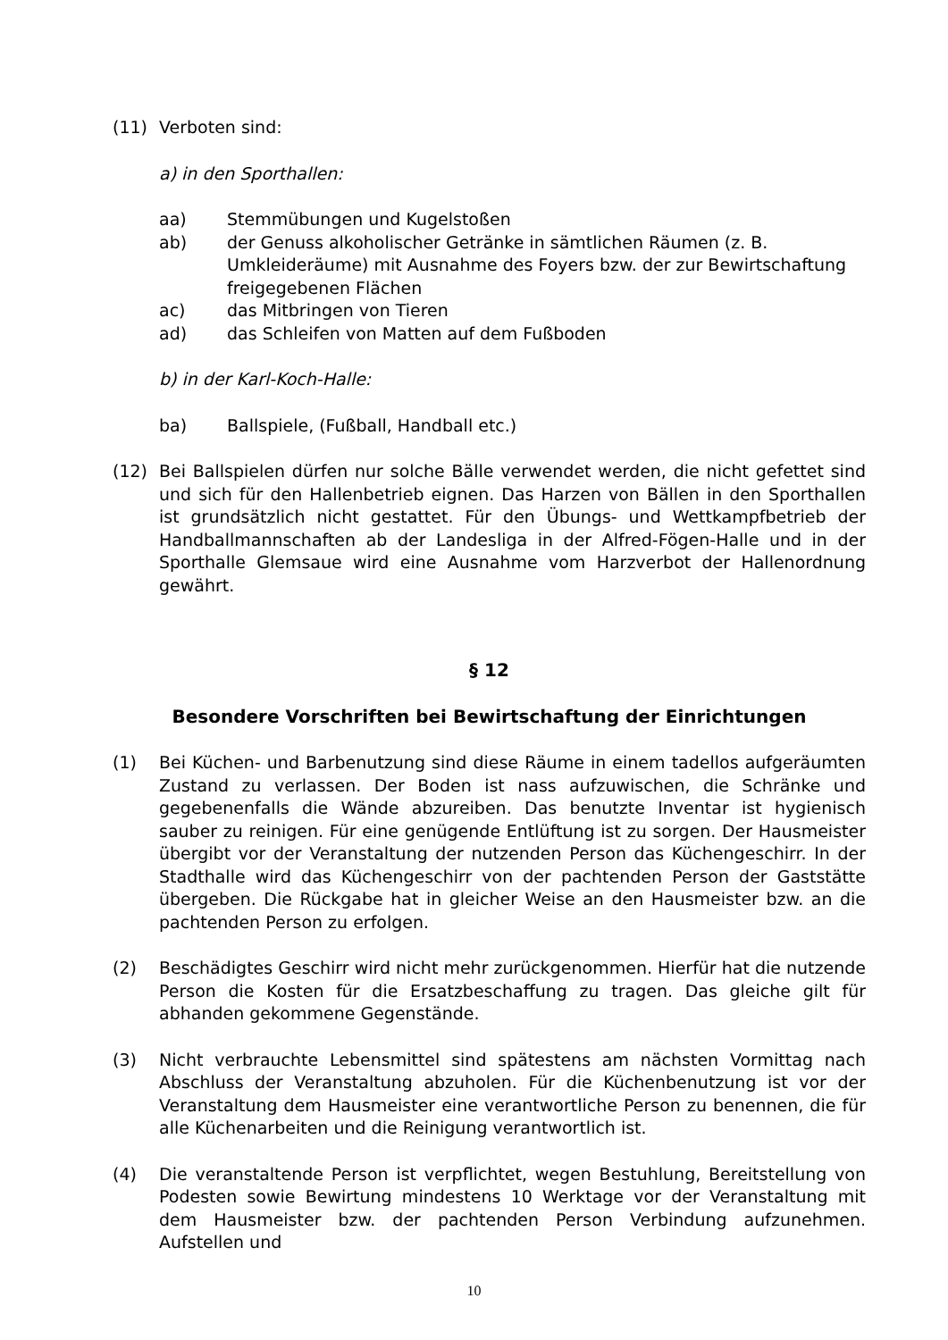(11) Verboten sind:
a) in den Sporthallen:
aa) Stemmübungen und Kugelstoßen
ab) der Genuss alkoholischer Getränke in sämtlichen Räumen (z. B. Umkleideräume) mit Ausnahme des Foyers bzw. der zur Bewirtschaftung freigegebenen Flächen
ac) das Mitbringen von Tieren
ad) das Schleifen von Matten auf dem Fußboden
b) in der Karl-Koch-Halle:
ba) Ballspiele, (Fußball, Handball etc.)
(12) Bei Ballspielen dürfen nur solche Bälle verwendet werden, die nicht gefettet sind und sich für den Hallenbetrieb eignen. Das Harzen von Bällen in den Sporthallen ist grundsätzlich nicht gestattet. Für den Übungs- und Wettkampfbetrieb der Handballmannschaften ab der Landesliga in der Alfred-Fögen-Halle und in der Sporthalle Glemsaue wird eine Ausnahme vom Harzverbot der Hallenordnung gewährt.
§ 12
Besondere Vorschriften bei Bewirtschaftung der Einrichtungen
(1) Bei Küchen- und Barbenutzung sind diese Räume in einem tadellos aufgeräumten Zustand zu verlassen. Der Boden ist nass aufzuwischen, die Schränke und gegebenenfalls die Wände abzureiben. Das benutzte Inventar ist hygienisch sauber zu reinigen. Für eine genügende Entlüftung ist zu sorgen. Der Hausmeister übergibt vor der Veranstaltung der nutzenden Person das Küchengeschirr. In der Stadthalle wird das Küchengeschirr von der pachtenden Person der Gaststätte übergeben. Die Rückgabe hat in gleicher Weise an den Hausmeister bzw. an die pachtenden Person zu erfolgen.
(2) Beschädigtes Geschirr wird nicht mehr zurückgenommen. Hierfür hat die nutzende Person die Kosten für die Ersatzbeschaffung zu tragen. Das gleiche gilt für abhanden gekommene Gegenstände.
(3) Nicht verbrauchte Lebensmittel sind spätestens am nächsten Vormittag nach Abschluss der Veranstaltung abzuholen. Für die Küchenbenutzung ist vor der Veranstaltung dem Hausmeister eine verantwortliche Person zu benennen, die für alle Küchenarbeiten und die Reinigung verantwortlich ist.
(4) Die veranstaltende Person ist verpflichtet, wegen Bestuhlung, Bereitstellung von Podesten sowie Bewirtung mindestens 10 Werktage vor der Veranstaltung mit dem Hausmeister bzw. der pachtenden Person Verbindung aufzunehmen. Aufstellen und
10